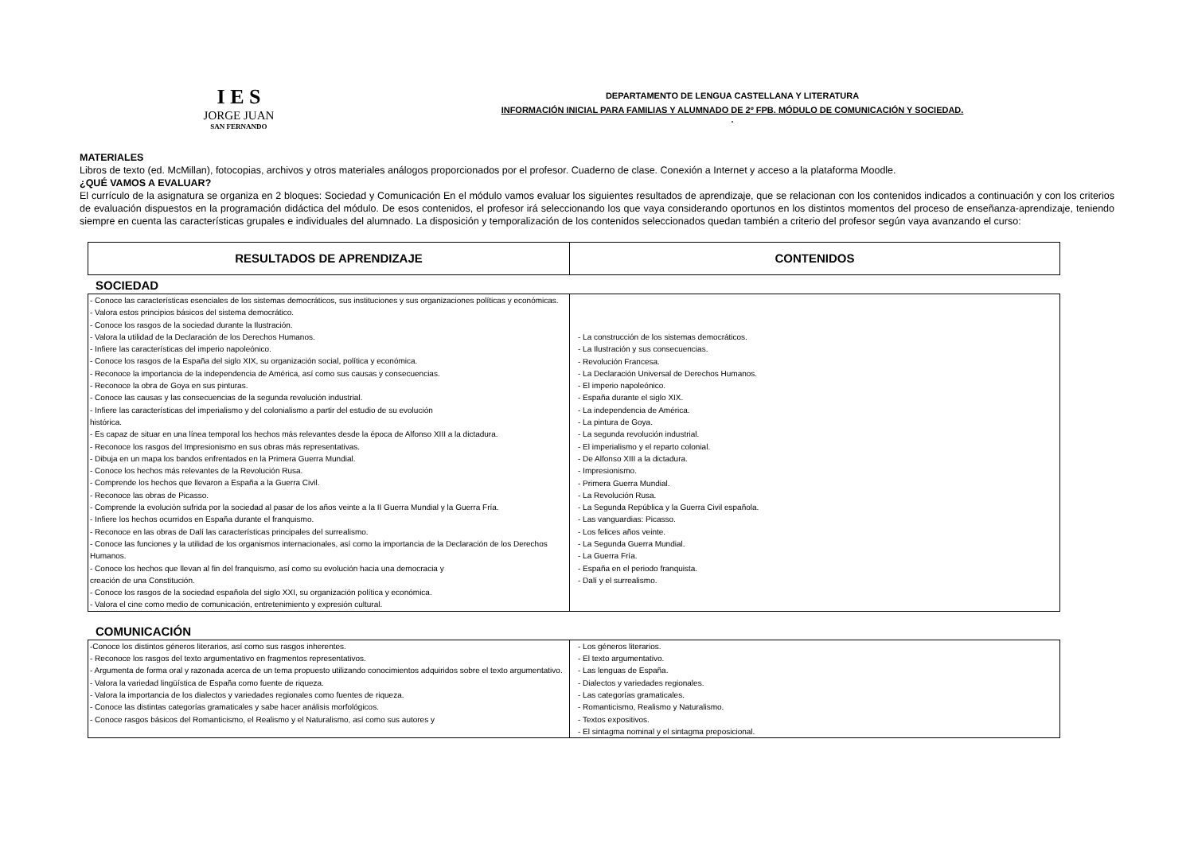I E S
JORGE JUAN
SAN FERNANDO
DEPARTAMENTO DE LENGUA CASTELLANA Y LITERATURA
INFORMACIÓN INICIAL PARA FAMILIAS Y ALUMNADO DE 2º FPB. MÓDULO DE COMUNICACIÓN Y SOCIEDAD.
.
MATERIALES
Libros de texto (ed. McMillan), fotocopias, archivos y otros materiales análogos proporcionados por el profesor. Cuaderno de clase. Conexión a Internet y acceso a la plataforma Moodle.
¿QUÉ VAMOS A EVALUAR?
El currículo de la asignatura se organiza en 2 bloques: Sociedad y Comunicación En el módulo vamos evaluar los siguientes resultados de aprendizaje, que se relacionan con los contenidos indicados a continuación y con los criterios de evaluación dispuestos en la programación didáctica del módulo. De esos contenidos, el profesor irá seleccionando los que vaya considerando oportunos en los distintos momentos del proceso de enseñanza-aprendizaje, teniendo siempre en cuenta las características grupales e individuales del alumnado. La disposición y temporalización de los contenidos seleccionados quedan también a criterio del profesor según vaya avanzando el curso:
| RESULTADOS DE APRENDIZAJE | CONTENIDOS |
| --- | --- |
SOCIEDAD
| - Conoce las características esenciales de los sistemas democráticos, sus instituciones y sus organizaciones políticas y económicas. - Valora estos principios básicos del sistema democrático. - Conoce los rasgos de la sociedad durante la Ilustración. - Valora la utilidad de la Declaración de los Derechos Humanos. - Infiere las características del imperio napoleónico. - Conoce los rasgos de la España del siglo XIX, su organización social, política y económica. - Reconoce la importancia de la independencia de América, así como sus causas y consecuencias. - Reconoce la obra de Goya en sus pinturas. - Conoce las causas y las consecuencias de la segunda revolución industrial. - Infiere las características del imperialismo y del colonialismo a partir del estudio de su evolución histórica. - Es capaz de situar en una línea temporal los hechos más relevantes desde la época de Alfonso XIII a la dictadura. - Reconoce los rasgos del Impresionismo en sus obras más representativas. - Dibuja en un mapa los bandos enfrentados en la Primera Guerra Mundial. - Conoce los hechos más relevantes de la Revolución Rusa. - Comprende los hechos que llevaron a España a la Guerra Civil. - Reconoce las obras de Picasso. - Comprende la evolución sufrida por la sociedad al pasar de los años veinte a la II Guerra Mundial y la Guerra Fría. - Infiere los hechos ocurridos en España durante el franquismo. - Reconoce en las obras de Dalí las características principales del surrealismo. - Conoce las funciones y la utilidad de los organismos internacionales, así como la importancia de la Declaración de los Derechos Humanos. - Conoce los hechos que llevan al fin del franquismo, así como su evolución hacia una democracia y creación de una Constitución. - Conoce los rasgos de la sociedad española del siglo XXI, su organización política y económica. - Valora el cine como medio de comunicación, entretenimiento y expresión cultural. | - La construcción de los sistemas democráticos. - La Ilustración y sus consecuencias. - Revolución Francesa. - La Declaración Universal de Derechos Humanos. - El imperio napoleónico. - España durante el siglo XIX. - La independencia de América. - La pintura de Goya. - La segunda revolución industrial. - El imperialismo y el reparto colonial. - De Alfonso XIII a la dictadura. - Impresionismo. - Primera Guerra Mundial. - La Revolución Rusa. - La Segunda República y la Guerra Civil española. - Las vanguardias: Picasso. - Los felices años veinte. - La Segunda Guerra Mundial. - La Guerra Fría. - España en el periodo franquista. - Dalí y el surrealismo. |
COMUNICACIÓN
| -Conoce los distintos géneros literarios, así como sus rasgos inherentes. - Reconoce los rasgos del texto argumentativo en fragmentos representativos. - Argumenta de forma oral y razonada acerca de un tema propuesto utilizando conocimientos adquiridos sobre el texto argumentativo. - Valora la variedad lingüística de España como fuente de riqueza. - Valora la importancia de los dialectos y variedades regionales como fuentes de riqueza. - Conoce las distintas categorías gramaticales y sabe hacer análisis morfológicos. - Conoce rasgos básicos del Romanticismo, el Realismo y el Naturalismo, así como sus autores y | - Los géneros literarios. - El texto argumentativo. - Las lenguas de España. - Dialectos y variedades regionales. - Las categorías gramaticales. - Romanticismo, Realismo y Naturalismo. - Textos expositivos. - El sintagma nominal y el sintagma preposicional. |